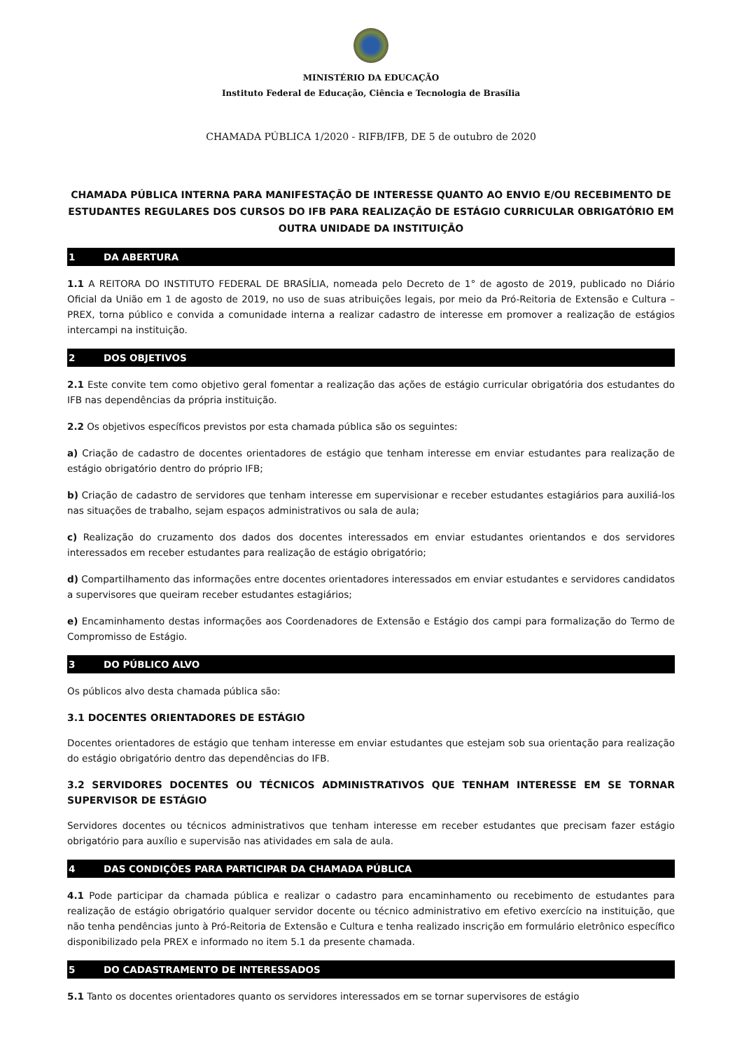MINISTÉRIO DA EDUCAÇÃO
Instituto Federal de Educação, Ciência e Tecnologia de Brasília
CHAMADA PÚBLICA 1/2020 - RIFB/IFB, DE 5 de outubro de 2020
CHAMADA PÚBLICA INTERNA PARA MANIFESTAÇÃO DE INTERESSE QUANTO AO ENVIO E/OU RECEBIMENTO DE ESTUDANTES REGULARES DOS CURSOS DO IFB PARA REALIZAÇÃO DE ESTÁGIO CURRICULAR OBRIGATÓRIO EM OUTRA UNIDADE DA INSTITUIÇÃO
1 DA ABERTURA
1.1 A REITORA DO INSTITUTO FEDERAL DE BRASÍLIA, nomeada pelo Decreto de 1° de agosto de 2019, publicado no Diário Oficial da União em 1 de agosto de 2019, no uso de suas atribuições legais, por meio da Pró-Reitoria de Extensão e Cultura – PREX, torna público e convida a comunidade interna a realizar cadastro de interesse em promover a realização de estágios intercampi na instituição.
2 DOS OBJETIVOS
2.1 Este convite tem como objetivo geral fomentar a realização das ações de estágio curricular obrigatória dos estudantes do IFB nas dependências da própria instituição.
2.2 Os objetivos específicos previstos por esta chamada pública são os seguintes:
a) Criação de cadastro de docentes orientadores de estágio que tenham interesse em enviar estudantes para realização de estágio obrigatório dentro do próprio IFB;
b) Criação de cadastro de servidores que tenham interesse em supervisionar e receber estudantes estagiários para auxiliá-los nas situações de trabalho, sejam espaços administrativos ou sala de aula;
c) Realização do cruzamento dos dados dos docentes interessados em enviar estudantes orientandos e dos servidores interessados em receber estudantes para realização de estágio obrigatório;
d) Compartilhamento das informações entre docentes orientadores interessados em enviar estudantes e servidores candidatos a supervisores que queiram receber estudantes estagiários;
e) Encaminhamento destas informações aos Coordenadores de Extensão e Estágio dos campi para formalização do Termo de Compromisso de Estágio.
3 DO PÚBLICO ALVO
Os públicos alvo desta chamada pública são:
3.1 DOCENTES ORIENTADORES DE ESTÁGIO
Docentes orientadores de estágio que tenham interesse em enviar estudantes que estejam sob sua orientação para realização do estágio obrigatório dentro das dependências do IFB.
3.2 SERVIDORES DOCENTES OU TÉCNICOS ADMINISTRATIVOS QUE TENHAM INTERESSE EM SE TORNAR SUPERVISOR DE ESTÁGIO
Servidores docentes ou técnicos administrativos que tenham interesse em receber estudantes que precisam fazer estágio obrigatório para auxílio e supervisão nas atividades em sala de aula.
4 DAS CONDIÇÕES PARA PARTICIPAR DA CHAMADA PÚBLICA
4.1 Pode participar da chamada pública e realizar o cadastro para encaminhamento ou recebimento de estudantes para realização de estágio obrigatório qualquer servidor docente ou técnico administrativo em efetivo exercício na instituição, que não tenha pendências junto à Pró-Reitoria de Extensão e Cultura e tenha realizado inscrição em formulário eletrônico específico disponibilizado pela PREX e informado no item 5.1 da presente chamada.
5 DO CADASTRAMENTO DE INTERESSADOS
5.1 Tanto os docentes orientadores quanto os servidores interessados em se tornar supervisores de estágio